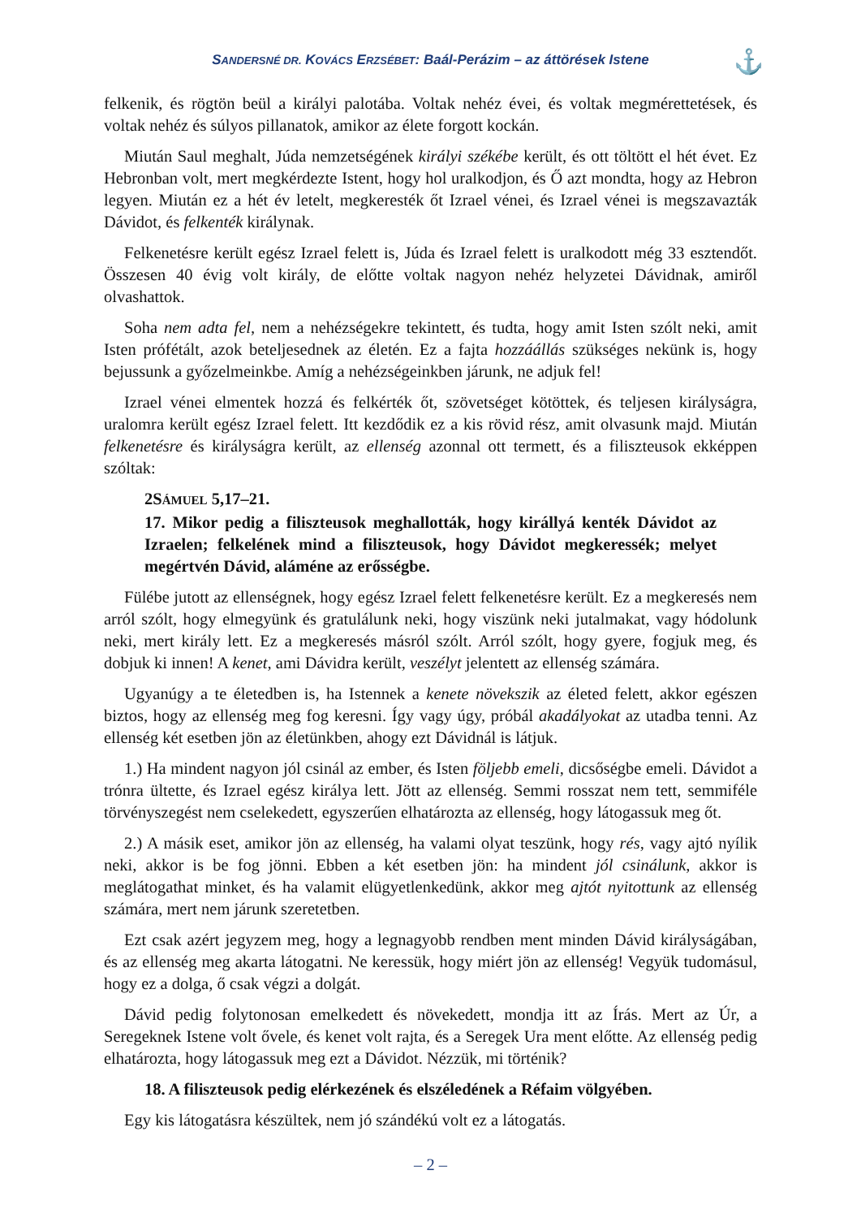SANDERSNÉ DR. KOVÁCS ERZSÉBET: Baál-Perázim – az áttörések Istene
⚓
felkenik, és rögtön beül a királyi palotába. Voltak nehéz évei, és voltak megmérettetések, és voltak nehéz és súlyos pillanatok, amikor az élete forgott kockán.
Miután Saul meghalt, Júda nemzetségének királyi székébe került, és ott töltött el hét évet. Ez Hebronban volt, mert megkérdezte Istent, hogy hol uralkodjon, és Ő azt mondta, hogy az Hebron legyen. Miután ez a hét év letelt, megkeresték őt Izrael vénei, és Izrael vénei is megszavazták Dávidot, és felkenték királynak.
Felkenetésre került egész Izrael felett is, Júda és Izrael felett is uralkodott még 33 esztendőt. Összesen 40 évig volt király, de előtte voltak nagyon nehéz helyzetei Dávidnak, amiről olvashattok.
Soha nem adta fel, nem a nehézségekre tekintett, és tudta, hogy amit Isten szólt neki, amit Isten prófétált, azok beteljesednek az életén. Ez a fajta hozzáállás szükséges nekünk is, hogy bejussunk a győzelmeinkbe. Amíg a nehézségeinkben járunk, ne adjuk fel!
Izrael vénei elmentek hozzá és felkérték őt, szövetséget kötöttek, és teljesen királyságra, uralomra került egész Izrael felett. Itt kezdődik ez a kis rövid rész, amit olvasunk majd. Miután felkenetésre és királyságra került, az ellenség azonnal ott termett, és a filiszteusok ekképpen szóltak:
2SÁMUEL 5,17–21.
17. Mikor pedig a filiszteusok meghallották, hogy királlyá kenték Dávidot az Izraelen; felkelének mind a filiszteusok, hogy Dávidot megkeressék; melyet megértvén Dávid, aláméne az erősségbe.
Fülébe jutott az ellenségnek, hogy egész Izrael felett felkenetésre került. Ez a megkeresés nem arról szólt, hogy elmegyünk és gratulálunk neki, hogy viszünk neki jutalmakat, vagy hódolunk neki, mert király lett. Ez a megkeresés másról szólt. Arról szólt, hogy gyere, fogjuk meg, és dobjuk ki innen! A kenet, ami Dávidra került, veszélyt jelentett az ellenség számára.
Ugyanúgy a te életedben is, ha Istennek a kenete növekszik az életed felett, akkor egészen biztos, hogy az ellenség meg fog keresni. Így vagy úgy, próbál akadályokat az utadba tenni. Az ellenség két esetben jön az életünkben, ahogy ezt Dávidnál is látjuk.
1.) Ha mindent nagyon jól csinál az ember, és Isten följebb emeli, dicsőségbe emeli. Dávidot a trónra ültette, és Izrael egész királya lett. Jött az ellenség. Semmi rosszat nem tett, semmiféle törvényszegést nem cselekedett, egyszerűen elhatározta az ellenség, hogy látogassuk meg őt.
2.) A másik eset, amikor jön az ellenség, ha valami olyat teszünk, hogy rés, vagy ajtó nyílik neki, akkor is be fog jönni. Ebben a két esetben jön: ha mindent jól csinálunk, akkor is meglátogathat minket, és ha valamit elügyetlenkedünk, akkor meg ajtót nyitottunk az ellenség számára, mert nem járunk szeretetben.
Ezt csak azért jegyzem meg, hogy a legnagyobb rendben ment minden Dávid királyságában, és az ellenség meg akarta látogatni. Ne keressük, hogy miért jön az ellenség! Vegyük tudomásul, hogy ez a dolga, ő csak végzi a dolgát.
Dávid pedig folytonosan emelkedett és növekedett, mondja itt az Írás. Mert az Úr, a Seregeknek Istene volt ővele, és kenet volt rajta, és a Seregek Ura ment előtte. Az ellenség pedig elhatározta, hogy látogassuk meg ezt a Dávidot. Nézzük, mi történik?
18. A filiszteusok pedig elérkezének és elszéledének a Réfaim völgyében.
Egy kis látogatásra készültek, nem jó szándékú volt ez a látogatás.
– 2 –